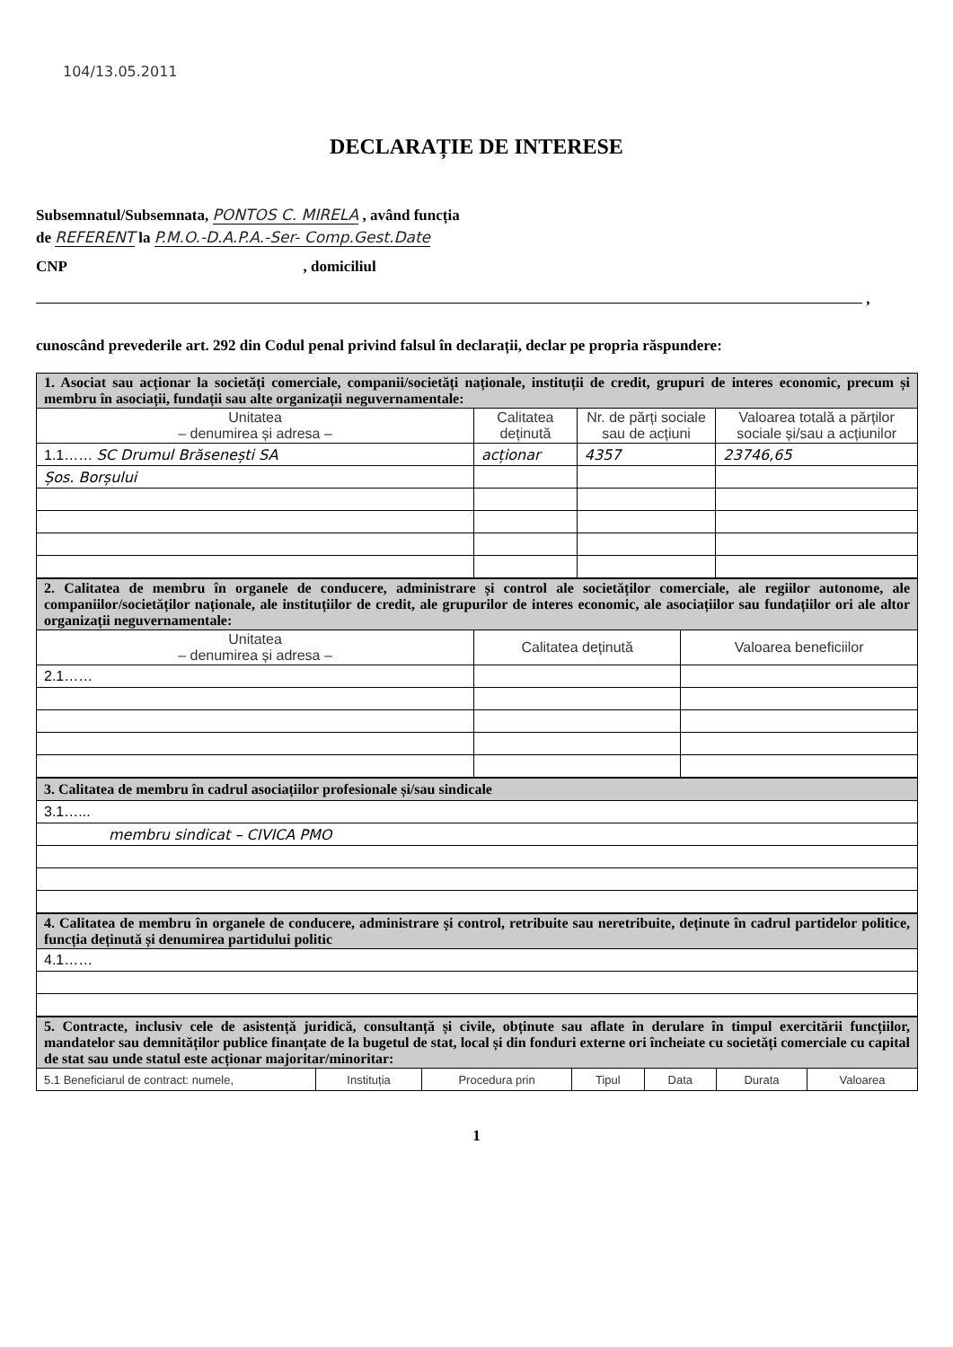104/13.05.2011
DECLARAȚIE DE INTERESE
Subsemnatul/Subsemnata, PONTOS C. MIRELA , având funcția
de REFERENT la P.M.O.-D.A.P.A.-Ser- Comp.Gest.Date
CNP , domiciliul
,
cunoscând prevederile art. 292 din Codul penal privind falsul în declarații, declar pe propria răspundere:
| 1. Asociat sau acționar la societăți comerciale, companii/societăți naționale, instituții de credit, grupuri de interes economic, precum și membru în asociații, fundații sau alte organizații neguvernamentale: | | | |
| Unitatea – denumirea și adresa – | Calitatea deținută | Nr. de părți sociale sau de acțiuni | Valoarea totală a părților sociale și/sau a acțiunilor |
| 1.1…… SC Drumul Brăsenești SA | acționar | 4357 | 23746,65 |
| Șos. Borșului | | | |
| 2. Calitatea de membru în organele de conducere, administrare și control ale societăților comerciale, ale regiilor autonome, ale companiilor/societăților naționale, ale instituțiilor de credit, ale grupurilor de interes economic, ale asociațiilor sau fundațiilor ori ale altor organizații neguvernamentale: | | |
| Unitatea – denumirea și adresa – | Calitatea deținută | Valoarea beneficiilor |
| 2.1…… | | |
| 3. Calitatea de membru în cadrul asociațiilor profesionale și/sau sindicale |
| 3.1…... |
| membru sindicat – CIVICA PMO |
| 4. Calitatea de membru în organele de conducere, administrare și control, retribuite sau neretribuite, deținute în cadrul partidelor politice, funcția deținută și denumirea partidului politic |
| 4.1…… |
| 5. Contracte, inclusiv cele de asistență juridică, consultanță și civile, obținute sau aflate în derulare în timpul exercitării funcțiilor, mandatelor sau demnităților publice finanțate de la bugetul de stat, local și din fonduri externe ori încheiate cu societăți comerciale cu capital de stat sau unde statul este acționar majoritar/minoritar: | | | | | | |
| 5.1 Beneficiarul de contract: numele, | Instituția | Procedura prin | Tipul | Data | Durata | Valoarea |
1